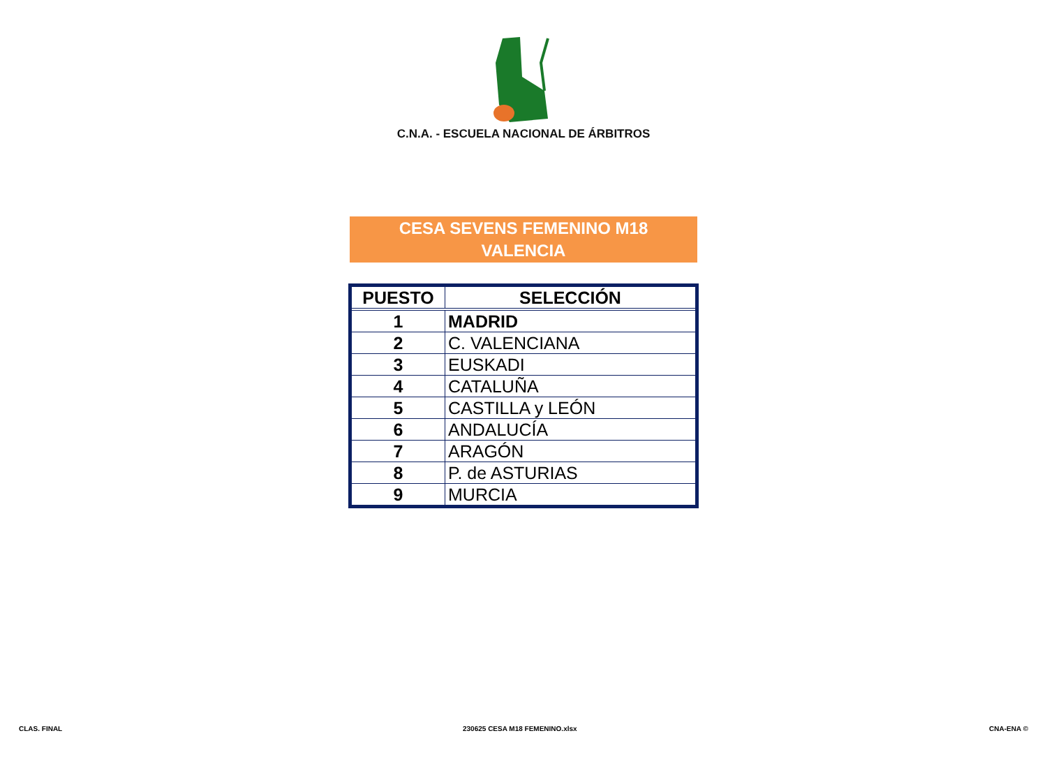C.N.A. - ESCUELA NACIONAL DE ÁRBITROS
CESA SEVENS FEMENINO M18
VALENCIA
| PUESTO | SELECCIÓN |
| --- | --- |
| 1 | MADRID |
| 2 | C. VALENCIANA |
| 3 | EUSKADI |
| 4 | CATALUÑA |
| 5 | CASTILLA y LEÓN |
| 6 | ANDALUCÍA |
| 7 | ARAGÓN |
| 8 | P. de ASTURIAS |
| 9 | MURCIA |
CLAS. FINAL 230625 CESA M18 FEMENINO.xlsx CNA-ENA ©